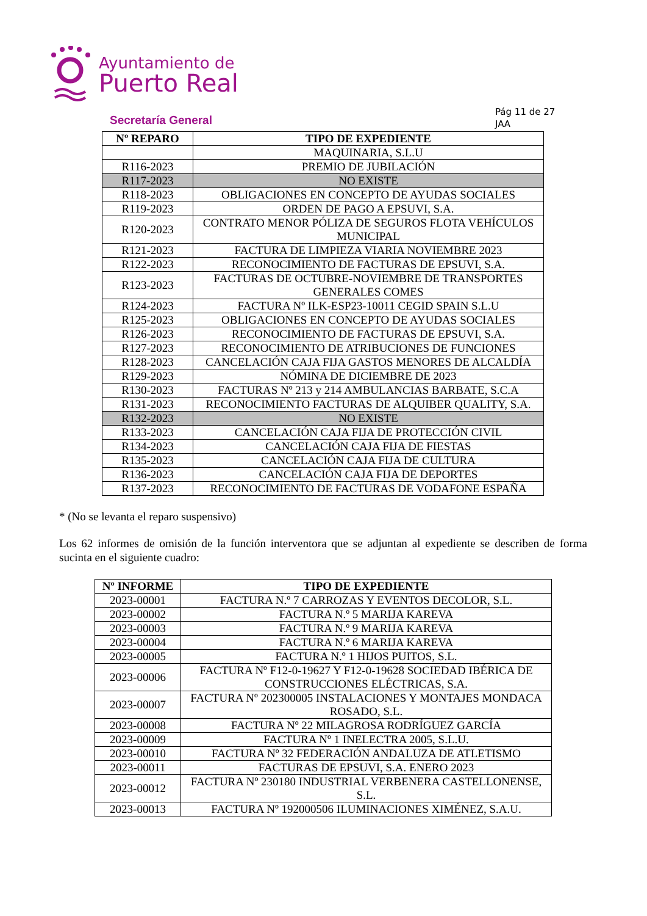Ayuntamiento de
Puerto Real
Secretaría General
Pág 11 de 27
JAA
| Nº REPARO | TIPO DE EXPEDIENTE |
| --- | --- |
| | MAQUINARIA, S.L.U |
| R116-2023 | PREMIO DE JUBILACIÓN |
| R117-2023 | NO EXISTE |
| R118-2023 | OBLIGACIONES EN CONCEPTO DE AYUDAS SOCIALES |
| R119-2023 | ORDEN DE PAGO A EPSUVI, S.A. |
| R120-2023 | CONTRATO MENOR PÓLIZA DE SEGUROS FLOTA VEHÍCULOS MUNICIPAL |
| R121-2023 | FACTURA DE LIMPIEZA VIARIA NOVIEMBRE 2023 |
| R122-2023 | RECONOCIMIENTO DE FACTURAS DE EPSUVI, S.A. |
| R123-2023 | FACTURAS DE OCTUBRE-NOVIEMBRE DE TRANSPORTES GENERALES COMES |
| R124-2023 | FACTURA Nº ILK-ESP23-10011 CEGID SPAIN S.L.U |
| R125-2023 | OBLIGACIONES EN CONCEPTO DE AYUDAS SOCIALES |
| R126-2023 | RECONOCIMIENTO DE FACTURAS DE EPSUVI, S.A. |
| R127-2023 | RECONOCIMIENTO DE ATRIBUCIONES DE FUNCIONES |
| R128-2023 | CANCELACIÓN CAJA FIJA GASTOS MENORES DE ALCALDÍA |
| R129-2023 | NÓMINA DE DICIEMBRE DE 2023 |
| R130-2023 | FACTURAS Nº 213 y 214 AMBULANCIAS BARBATE, S.C.A |
| R131-2023 | RECONOCIMIENTO FACTURAS DE ALQUIBER QUALITY, S.A. |
| R132-2023 | NO EXISTE |
| R133-2023 | CANCELACIÓN CAJA FIJA DE PROTECCIÓN CIVIL |
| R134-2023 | CANCELACIÓN CAJA FIJA DE FIESTAS |
| R135-2023 | CANCELACIÓN CAJA FIJA DE CULTURA |
| R136-2023 | CANCELACIÓN CAJA FIJA DE DEPORTES |
| R137-2023 | RECONOCIMIENTO DE FACTURAS DE VODAFONE ESPAÑA |
* (No se levanta el reparo suspensivo)
Los 62 informes de omisión de la función interventora que se adjuntan al expediente se describen de forma sucinta en el siguiente cuadro:
| Nº INFORME | TIPO DE EXPEDIENTE |
| --- | --- |
| 2023-00001 | FACTURA N.º 7 CARROZAS Y EVENTOS DECOLOR, S.L. |
| 2023-00002 | FACTURA N.º 5 MARIJA KAREVA |
| 2023-00003 | FACTURA N.º 9 MARIJA KAREVA |
| 2023-00004 | FACTURA N.º 6 MARIJA KAREVA |
| 2023-00005 | FACTURA N.º 1 HIJOS PUITOS, S.L. |
| 2023-00006 | FACTURA Nº F12-0-19627 Y F12-0-19628 SOCIEDAD IBÉRICA DE CONSTRUCCIONES ELÉCTRICAS, S.A. |
| 2023-00007 | FACTURA Nº 202300005 INSTALACIONES Y MONTAJES MONDACA ROSADO, S.L. |
| 2023-00008 | FACTURA Nº 22 MILAGROSA RODRÍGUEZ GARCÍA |
| 2023-00009 | FACTURA Nº 1 INELECTRA 2005, S.L.U. |
| 2023-00010 | FACTURA Nº 32 FEDERACIÓN ANDALUZA DE ATLETISMO |
| 2023-00011 | FACTURAS DE EPSUVI, S.A. ENERO 2023 |
| 2023-00012 | FACTURA Nº 230180 INDUSTRIAL VERBENERA CASTELLONENSE, S.L. |
| 2023-00013 | FACTURA Nº 192000506 ILUMINACIONES XIMÉNEZ, S.A.U. |